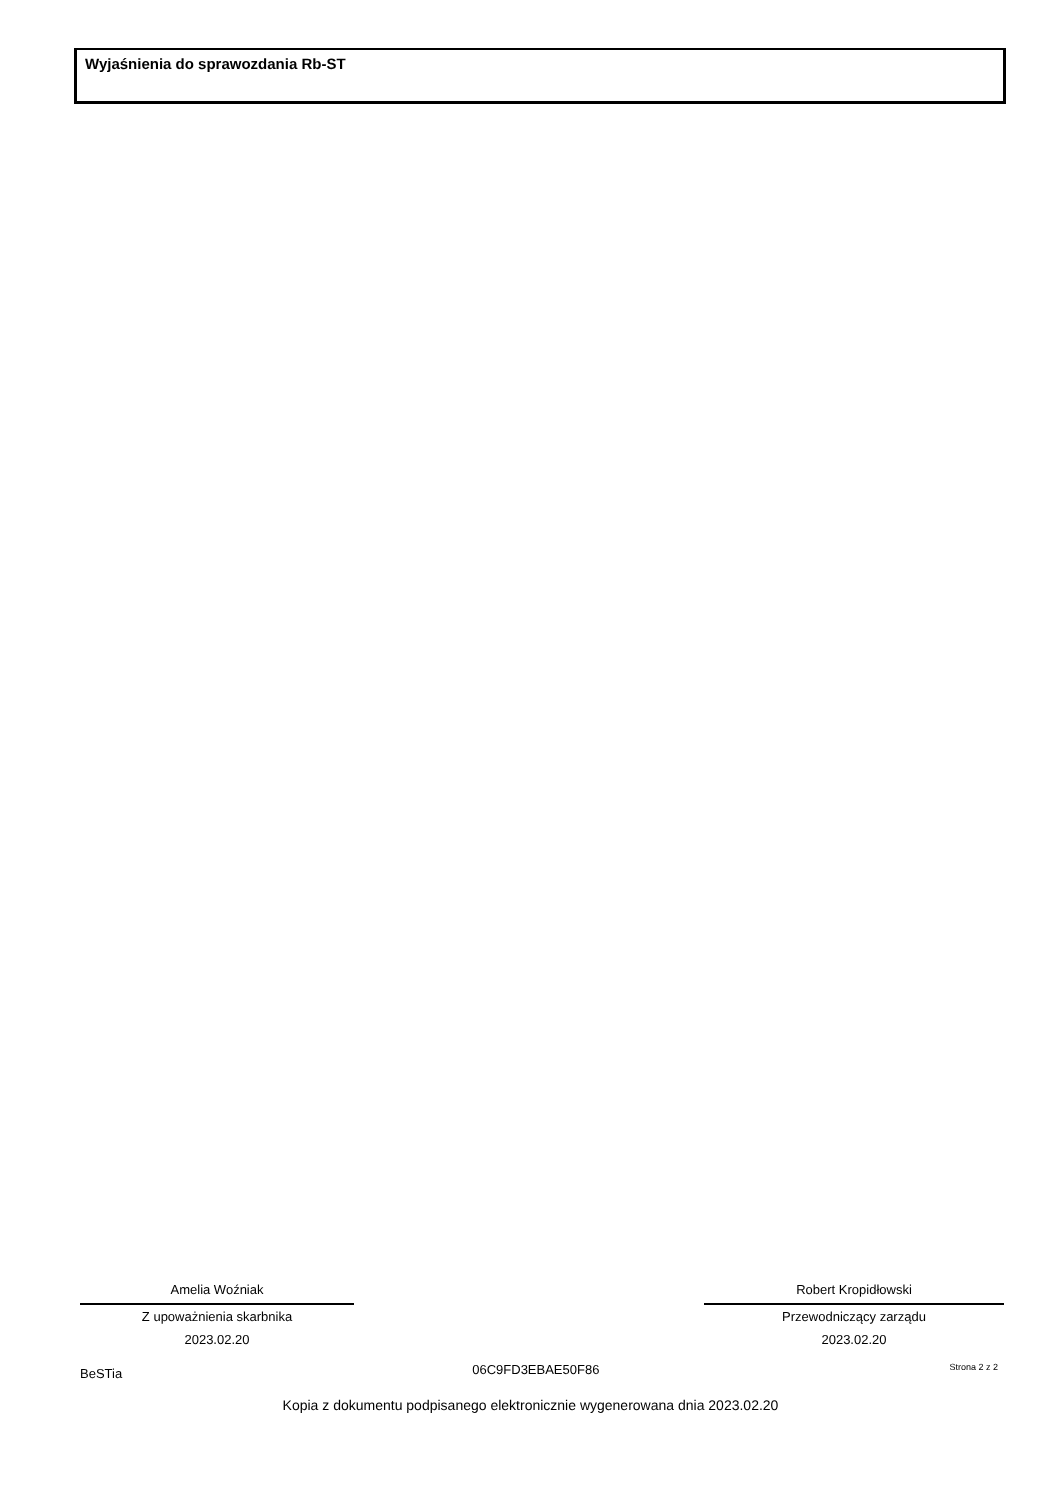Wyjaśnienia do sprawozdania Rb-ST
Amelia Woźniak
Z upoważnienia skarbnika
2023.02.20
Robert Kropidłowski
Przewodniczący zarządu
2023.02.20
BeSTia 06C9FD3EBAE50F86 Strona 2 z 2
Kopia z dokumentu podpisanego elektronicznie wygenerowana dnia 2023.02.20